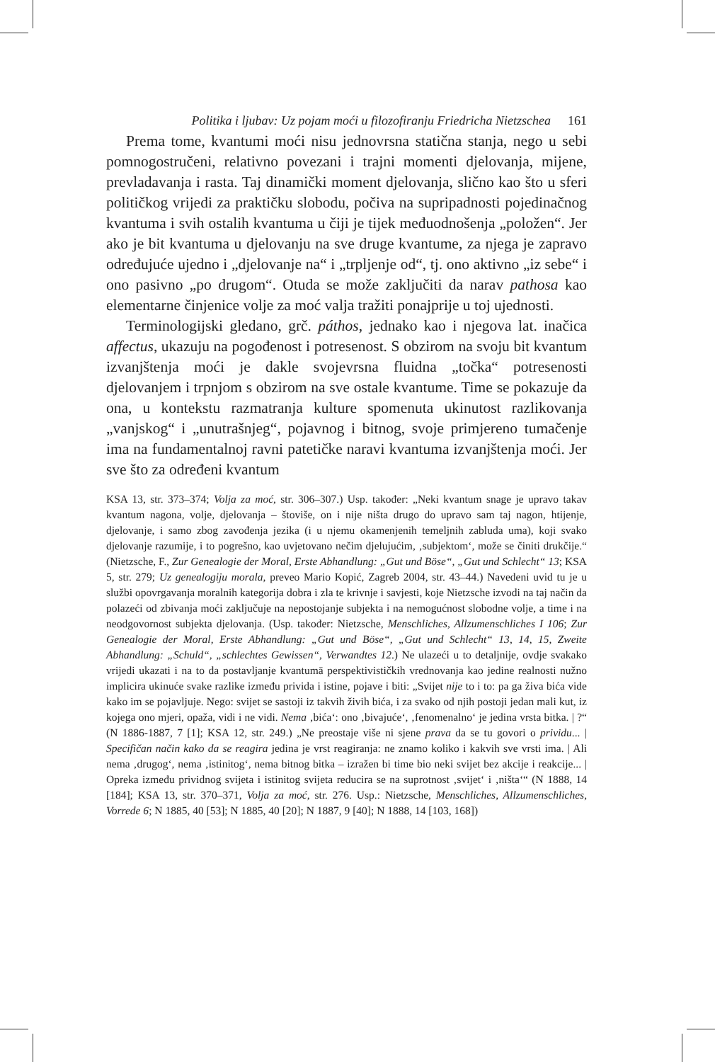Politika i ljubav: Uz pojam moći u filozofiranju Friedricha Nietzschea 161
Prema tome, kvantumi moći nisu jednovrsna statična stanja, nego u sebi pomnogostručeni, relativno povezani i trajni momenti djelovanja, mijene, prevladavanja i rasta. Taj dinamički moment djelovanja, slično kao što u sferi političkog vrijedi za praktičku slobodu, počiva na supripadnosti pojedinačnog kvantuma i svih ostalih kvantuma u čiji je tijek međuodnošenja „položen“. Jer ako je bit kvantuma u djelovanju na sve druge kvantume, za njega je zapravo određujuće ujedno i „djelovanje na“ i „trpljenje od“, tj. ono aktivno „iz sebe“ i ono pasivno „po drugom“. Otuda se može zaključiti da narav pathosa kao elementarne činjenice volje za moć valja tražiti ponajprije u toj ujednosti.
Terminologijski gledano, grč. páthos, jednako kao i njegova lat. inačica affectus, ukazuju na pogođenost i potresenost. S obzirom na svoju bit kvantum izvanjštenja moći je dakle svojevrsna fluidna „točka“ potresenosti djelovanjem i trpnjom s obzirom na sve ostale kvantume. Time se pokazuje da ona, u kontekstu razmatranja kulture spomenuta ukinutost razlikovanja „vanjskog“ i „unutrašnjeg“, pojavnog i bitnog, svoje primjereno tumačenje ima na fundamentalnoj ravni patetičke naravi kvantuma izvanjštenja moći. Jer sve što za određeni kvantum
KSA 13, str. 373–374; Volja za moć, str. 306–307.) Usp. također: „Neki kvantum snage je upravo takav kvantum nagona, volje, djelovanja – štoviše, on i nije ništa drugo do upravo sam taj nagon, htijenje, djelovanje, i samo zbog zavođenja jezika (i u njemu okamenjenih temeljnih zabluda uma), koji svako djelovanje razumije, i to pogrešno, kao uvjetovano nečim djelujućim, ‚subjektom‘, može se činiti drukčije.“ (Nietzsche, F., Zur Genealogie der Moral, Erste Abhandlung: „Gut und Böse“, „Gut und Schlecht“ 13; KSA 5, str. 279; Uz genealogiju morala, preveo Mario Kopić, Zagreb 2004, str. 43–44.) Navedeni uvid tu je u službi opovrgavanja moralnih kategorija dobra i zla te krivnje i savjesti, koje Nietzsche izvodi na taj način da polazeći od zbivanja moći zaključuje na nepostojanje subjekta i na nemogućnost slobodne volje, a time i na neodgovornost subjekta djelovanja. (Usp. također: Nietzsche, Menschliches, Allzumenschliches I 106; Zur Genealogie der Moral, Erste Abhandlung: „Gut und Böse“, „Gut und Schlecht“ 13, 14, 15, Zweite Abhandlung: „Schuld“, „schlechtes Gewissen“, Verwandtes 12.) Ne ulazeći u to detaljnije, ovdje svakako vrijedi ukazati i na to da postavljanje kvantumā perspektivističkih vrednovanja kao jedine realnosti nužno implicira ukinuće svake razlike između privida i istine, pojave i biti: „Svijet nije to i to: pa ga živa bića vide kako im se pojavljuje. Nego: svijet se sastoji iz takvih živih bića, i za svako od njih postoji jedan mali kut, iz kojega ono mjeri, opaža, vidi i ne vidi. Nema ‚bića‘: ono ‚bivajuće‘, ‚fenomenalno‘ je jedina vrsta bitka. | ?“ (N 1886-1887, 7 [1]; KSA 12, str. 249.) „Ne preostaje više ni sjene prava da se tu govori o prividu... | Specifičan način kako da se reagira jedina je vrst reagiranja: ne znamo koliko i kakvih sve vrsti ima. | Ali nema ‚drugog‘, nema ‚istinitog‘, nema bitnog bitka – izražen bi time bio neki svijet bez akcije i reakcije... | Opreka između prividnog svijeta i istinitog svijeta reducira se na suprotnost ‚svijet‘ i ‚ništa‘“ (N 1888, 14 [184]; KSA 13, str. 370–371, Volja za moć, str. 276. Usp.: Nietzsche, Menschliches, Allzumenschliches, Vorrede 6; N 1885, 40 [53]; N 1885, 40 [20]; N 1887, 9 [40]; N 1888, 14 [103, 168])